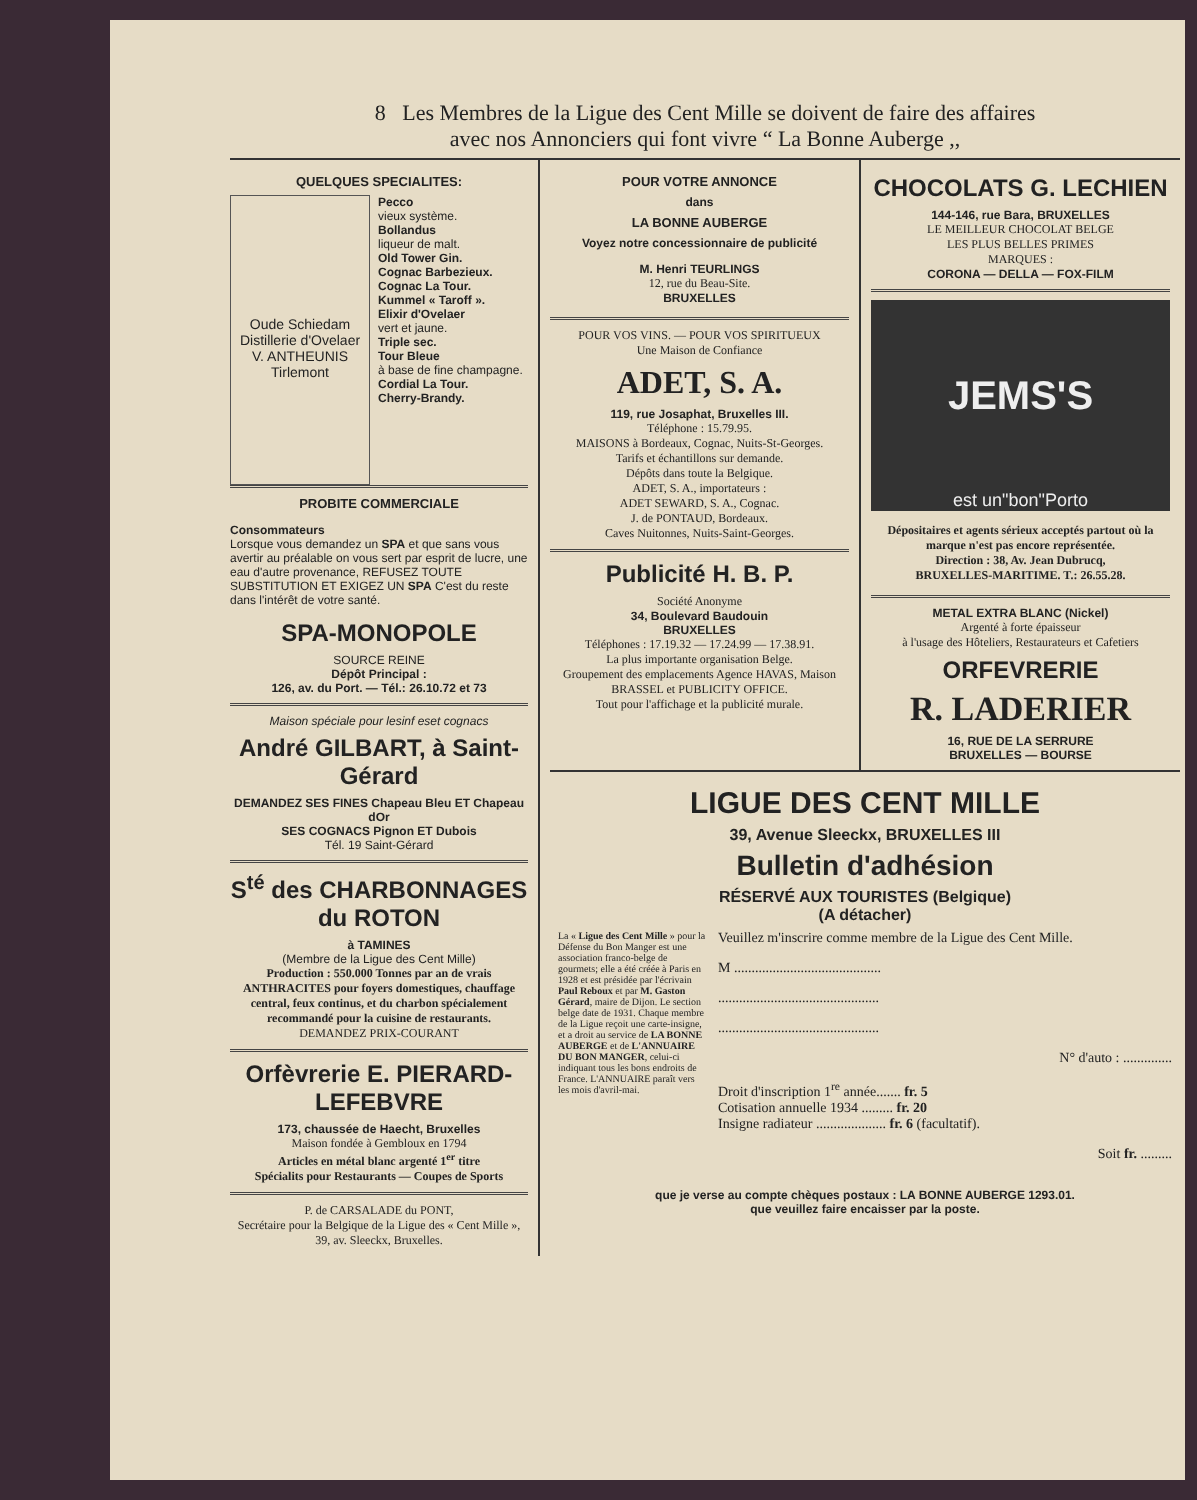8 Les Membres de la Ligue des Cent Mille se doivent de faire des affaires
avec nos Annonciers qui font vivre “ La Bonne Auberge ,,
QUELQUES SPECIALITES:
Oude Schiedam
Distillerie d'Ovelaer
V. ANTHEUNIS Tirlemont
Pecco
vieux système.
Bollandus
liqueur de malt.
Old Tower Gin.
Cognac Barbezieux.
Cognac La Tour.
Kummel « Taroff ».
Elixir d'Ovelaer
vert et jaune.
Triple sec.
Tour Bleue
à base de fine champagne.
Cordial La Tour.
Cherry-Brandy.
PROBITE COMMERCIALE
Consommateurs
Lorsque vous demandez un SPA et que sans vous avertir au préalable on vous sert par esprit de lucre, une eau d'autre provenance, REFUSEZ TOUTE SUBSTITUTION ET EXIGEZ UN SPA C'est du reste dans l'intérêt de votre santé.
SPA-MONOPOLE
SOURCE REINE
Dépôt Principal :
126, av. du Port. — Tél.: 26.10.72 et 73
Maison spéciale pour lesinf eset cognacs
André GILBART, à Saint-Gérard
DEMANDEZ SES FINES Chapeau Bleu ET Chapeau dOr
SES COGNACS Pignon ET Dubois
Tél. 19 Saint-Gérard
S<sup>té</sup> des CHARBONNAGES du ROTON
à TAMINES
(Membre de la Ligue des Cent Mille)
Production : 550.000 Tonnes par an de vrais ANTHRACITES pour foyers domestiques, chauffage central, feux continus, et du charbon spécialement recommandé pour la cuisine de restaurants.
DEMANDEZ PRIX-COURANT
Orfèvrerie E. PIERARD-LEFEBVRE
173, chaussée de Haecht, Bruxelles
Maison fondée à Gembloux en 1794
Articles en métal blanc argenté 1<sup>er</sup> titre
Spécialits pour Restaurants — Coupes de Sports
P. de CARSALADE du PONT,
Secrétaire pour la Belgique de la Ligue des « Cent Mille », 39, av. Sleeckx, Bruxelles.
POUR VOTRE ANNONCE
dans
LA BONNE AUBERGE
Voyez notre concessionnaire de publicité
M. Henri TEURLINGS
12, rue du Beau-Site.
BRUXELLES
POUR VOS VINS. — POUR VOS SPIRITUEUX
Une Maison de Confiance
ADET, S. A.
119, rue Josaphat, Bruxelles III.
Téléphone : 15.79.95.
MAISONS à Bordeaux, Cognac, Nuits-St-Georges.
Tarifs et échantillons sur demande.
Dépôts dans toute la Belgique.
ADET, S. A., importateurs :
ADET SEWARD, S. A., Cognac.
J. de PONTAUD, Bordeaux.
Caves Nuitonnes, Nuits-Saint-Georges.
Publicité H. B. P.
Société Anonyme
34, Boulevard Baudouin
BRUXELLES
Téléphones : 17.19.32 — 17.24.99 — 17.38.91.
La plus importante organisation Belge.
Groupement des emplacements Agence HAVAS, Maison BRASSEL et PUBLICITY OFFICE.
Tout pour l'affichage et la publicité murale.
CHOCOLATS G. LECHIEN
144-146, rue Bara, BRUXELLES
LE MEILLEUR CHOCOLAT BELGE
LES PLUS BELLES PRIMES
MARQUES :
CORONA — DELLA — FOX-FILM
JEMS'S
est un"bon"Porto
Dépositaires et agents sérieux acceptés partout où la marque n'est pas encore représentée.
Direction : 38, Av. Jean Dubrucq,
BRUXELLES-MARITIME. T.: 26.55.28.
METAL EXTRA BLANC (Nickel)
Argenté à forte épaisseur
à l'usage des Hôteliers, Restaurateurs et Cafetiers
ORFEVRERIE
R. LADERIER
16, RUE DE LA SERRURE
BRUXELLES — BOURSE
LIGUE DES CENT MILLE
39, Avenue Sleeckx, BRUXELLES III
Bulletin d'adhésion
RÉSERVÉ AUX TOURISTES (Belgique)
(A détacher)
La « Ligue des Cent Mille » pour la Défense du Bon Manger est une association franco-belge de gourmets; elle a été créée à Paris en 1928 et est présidée par l'écrivain Paul Reboux et par M. Gaston Gérard, maire de Dijon. Le section belge date de 1931. Chaque membre de la Ligue reçoit une carte-insigne, et a droit au service de LA BONNE AUBERGE et de L'ANNUAIRE DU BON MANGER, celui-ci indiquant tous les bons endroits de France. L'ANNUAIRE paraît vers les mois d'avril-mai.
Veuillez m'inscrire comme membre de la Ligue des Cent Mille.
M ..........................................
..............................................
..............................................
N° d'auto : ..............
Droit d'inscription 1<sup>re</sup> année....... fr. 5
Cotisation annuelle 1934 ......... fr. 20
Insigne radiateur .................... fr. 6 (facultatif).
Soit fr. .........
que je verse au compte chèques postaux : LA BONNE AUBERGE 1293.01.
que veuillez faire encaisser par la poste.